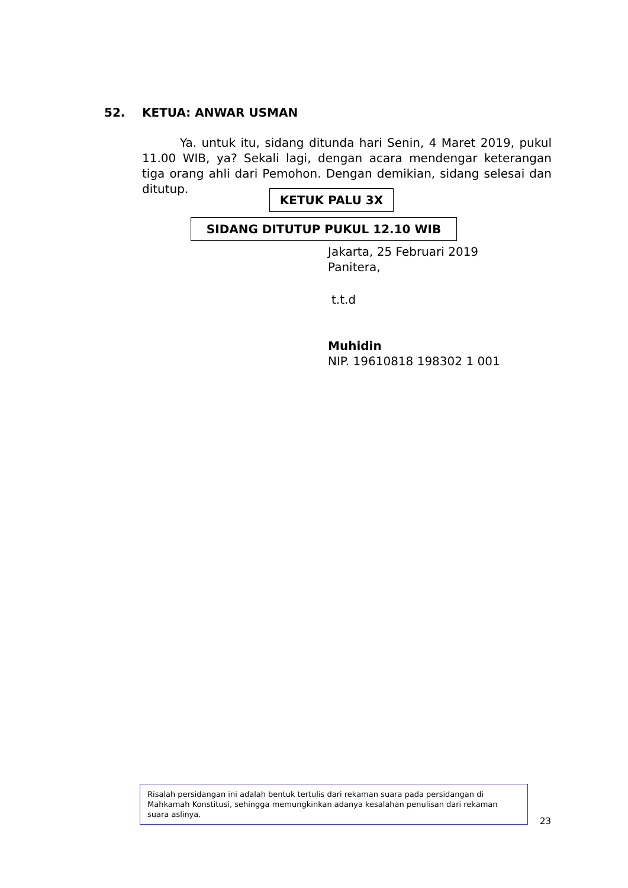52. KETUA: ANWAR USMAN
Ya. untuk itu, sidang ditunda hari Senin, 4 Maret 2019, pukul 11.00 WIB, ya? Sekali lagi, dengan acara mendengar keterangan tiga orang ahli dari Pemohon. Dengan demikian, sidang selesai dan ditutup.
KETUK PALU 3X
SIDANG DITUTUP PUKUL 12.10 WIB
Jakarta, 25 Februari 2019
Panitera,
t.t.d
Muhidin
NIP. 19610818 198302 1 001
Risalah persidangan ini adalah bentuk tertulis dari rekaman suara pada persidangan di Mahkamah Konstitusi, sehingga memungkinkan adanya kesalahan penulisan dari rekaman suara aslinya.
23